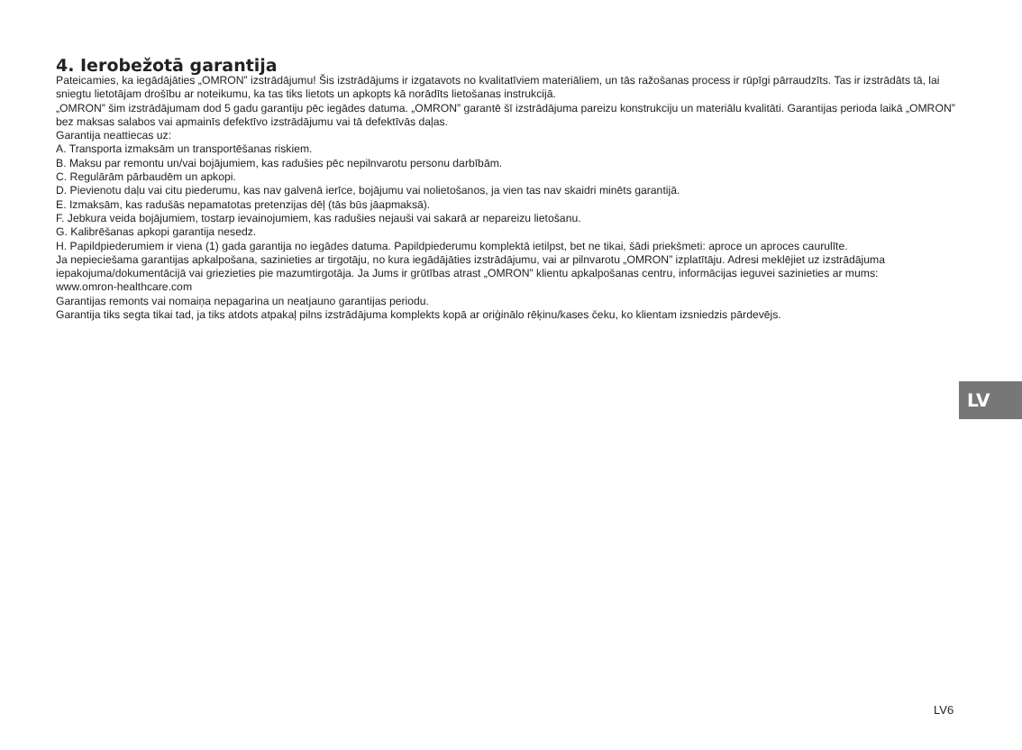4. Ierobežotā garantija
Pateicamies, ka iegādājāties „OMRON” izstrādājumu! Šis izstrādājums ir izgatavots no kvalitatīviem materiāliem, un tās ražošanas process ir rūpīgi pārraudzīts. Tas ir izstrādāts tā, lai sniegtu lietotājam drošību ar noteikumu, ka tas tiks lietots un apkopts kā norādīts lietošanas instrukcijā.
„OMRON” šim izstrādājumam dod 5 gadu garantiju pēc iegādes datuma. „OMRON” garantē šī izstrādājuma pareizu konstrukciju un materiālu kvalitāti. Garantijas perioda laikā „OMRON” bez maksas salabos vai apmainīs defektīvo izstrādājumu vai tā defektīvās daļas.
Garantija neattiecas uz:
A. Transporta izmaksām un transportēšanas riskiem.
B. Maksu par remontu un/vai bojājumiem, kas radušies pēc nepilnvarotu personu darbībām.
C. Regulārām pārbaudēm un apkopi.
D. Pievienotu daļu vai citu piederumu, kas nav galvenā ierīce, bojājumu vai nolietošanos, ja vien tas nav skaidri minēts garantijā.
E. Izmaksām, kas radušās nepamatotas pretenzijas dēļ (tās būs jāapmaksā).
F. Jebkura veida bojājumiem, tostarp ievainojumiem, kas radušies nejauši vai sakarā ar nepareizu lietošanu.
G. Kalibrēšanas apkopi garantija nesedz.
H. Papildpiederumiem ir viena (1) gada garantija no iegādes datuma. Papildpiederumu komplektā ietilpst, bet ne tikai, šādi priekšmeti: aproce un aproces caurulīte.
Ja nepieciešama garantijas apkalpošana, sazinieties ar tirgotāju, no kura iegādājāties izstrādājumu, vai ar pilnvarotu „OMRON” izplatītāju. Adresi meklējiet uz izstrādājuma iepakojuma/dokumentācijā vai griezieties pie mazumtirgotāja. Ja Jums ir grūtības atrast „OMRON” klientu apkalpošanas centru, informācijas ieguvei sazinieties ar mums:
www.omron-healthcare.com
Garantijas remonts vai nomaiņa nepagarina un neatjauno garantijas periodu.
Garantija tiks segta tikai tad, ja tiks atdots atpakaļ pilns izstrādājuma komplekts kopā ar oriģinālo rēķinu/kases čeku, ko klientam izsniedzis pārdevējs.
LV
LV6